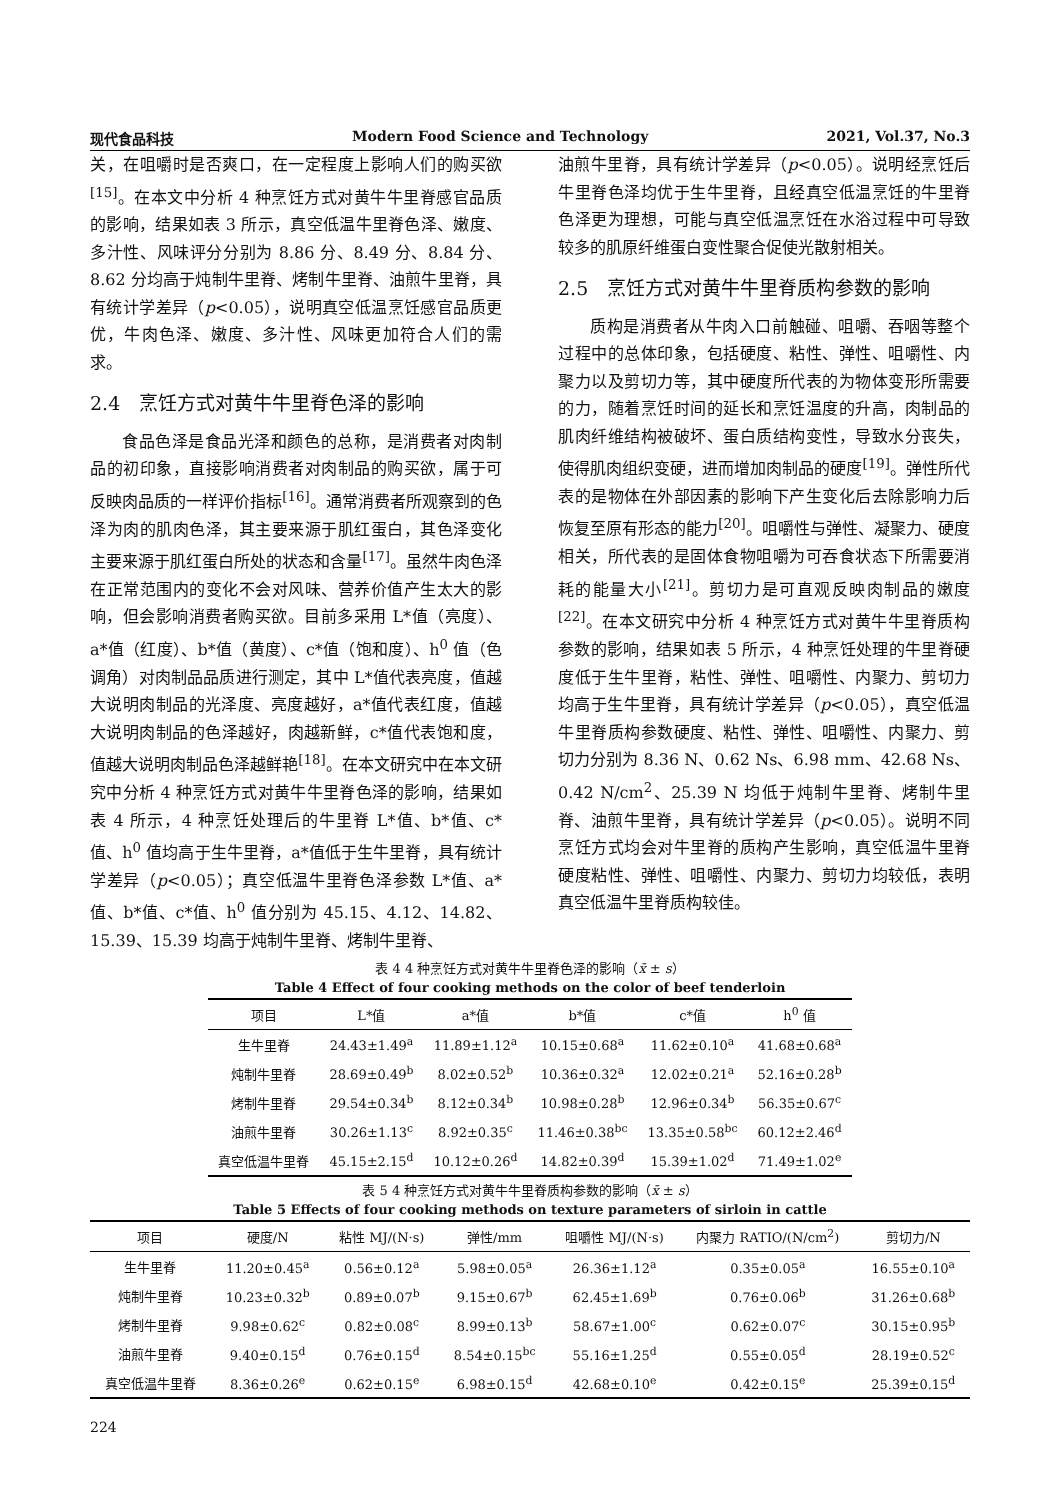现代食品科技 Modern Food Science and Technology 2021, Vol.37, No.3
关，在咀嚼时是否爽口，在一定程度上影响人们的购买欲<sup>[15]</sup>。在本文中分析 4 种烹饪方式对黄牛牛里脊感官品质的影响，结果如表 3 所示，真空低温牛里脊色泽、嫩度、多汁性、风味评分分别为 8.86 分、8.49 分、8.84 分、8.62 分均高于炖制牛里脊、烤制牛里脊、油煎牛里脊，具有统计学差异（p<0.05），说明真空低温烹饪感官品质更优，牛肉色泽、嫩度、多汁性、风味更加符合人们的需求。
2.4　烹饪方式对黄牛牛里脊色泽的影响
食品色泽是食品光泽和颜色的总称，是消费者对肉制品的初印象，直接影响消费者对肉制品的购买欲，属于可反映肉品质的一样评价指标<sup>[16]</sup>。通常消费者所观察到的色泽为肉的肌肉色泽，其主要来源于肌红蛋白，其色泽变化主要来源于肌红蛋白所处的状态和含量<sup>[17]</sup>。虽然牛肉色泽在正常范围内的变化不会对风味、营养价值产生太大的影响，但会影响消费者购买欲。目前多采用 L*值（亮度）、a*值（红度）、b*值（黄度）、c*值（饱和度）、h<sup>0</sup> 值（色调角）对肉制品品质进行测定，其中 L*值代表亮度，值越大说明肉制品的光泽度、亮度越好，a*值代表红度，值越大说明肉制品的色泽越好，肉越新鲜，c*值代表饱和度，值越大说明肉制品色泽越鲜艳<sup>[18]</sup>。在本文研究中在本文研究中分析 4 种烹饪方式对黄牛牛里脊色泽的影响，结果如表 4 所示，4 种烹饪处理后的牛里脊 L*值、b*值、c*值、h<sup>0</sup> 值均高于生牛里脊，a*值低于生牛里脊，具有统计学差异（p<0.05）；真空低温牛里脊色泽参数 L*值、a*值、b*值、c*值、h<sup>0</sup> 值分别为 45.15、4.12、14.82、15.39、15.39 均高于炖制牛里脊、烤制牛里脊、
油煎牛里脊，具有统计学差异（p<0.05）。说明经烹饪后牛里脊色泽均优于生牛里脊，且经真空低温烹饪的牛里脊色泽更为理想，可能与真空低温烹饪在水浴过程中可导致较多的肌原纤维蛋白变性聚合促使光散射相关。
2.5　烹饪方式对黄牛牛里脊质构参数的影响
质构是消费者从牛肉入口前触碰、咀嚼、吞咽等整个过程中的总体印象，包括硬度、粘性、弹性、咀嚼性、内聚力以及剪切力等，其中硬度所代表的为物体变形所需要的力，随着烹饪时间的延长和烹饪温度的升高，肉制品的肌肉纤维结构被破坏、蛋白质结构变性，导致水分丧失，使得肌肉组织变硬，进而增加肉制品的硬度<sup>[19]</sup>。弹性所代表的是物体在外部因素的影响下产生变化后去除影响力后恢复至原有形态的能力<sup>[20]</sup>。咀嚼性与弹性、凝聚力、硬度相关，所代表的是固体食物咀嚼为可吞食状态下所需要消耗的能量大小<sup>[21]</sup>。剪切力是可直观反映肉制品的嫩度<sup>[22]</sup>。在本文研究中分析 4 种烹饪方式对黄牛牛里脊质构参数的影响，结果如表 5 所示，4 种烹饪处理的牛里脊硬度低于生牛里脊，粘性、弹性、咀嚼性、内聚力、剪切力均高于生牛里脊，具有统计学差异（p<0.05），真空低温牛里脊质构参数硬度、粘性、弹性、咀嚼性、内聚力、剪切力分别为 8.36 N、0.62 Ns、6.98 mm、42.68 Ns、0.42 N/cm<sup>2</sup>、25.39 N 均低于炖制牛里脊、烤制牛里脊、油煎牛里脊，具有统计学差异（p<0.05）。说明不同烹饪方式均会对牛里脊的质构产生影响，真空低温牛里脊硬度粘性、弹性、咀嚼性、内聚力、剪切力均较低，表明真空低温牛里脊质构较佳。
表 4 4 种烹饪方式对黄牛牛里脊色泽的影响（x̄ ± s）
Table 4 Effect of four cooking methods on the color of beef tenderloin
| 项目 | L*值 | a*值 | b*值 | c*值 | h<sup>0</sup> 值 |
| --- | --- | --- | --- | --- | --- |
| 生牛里脊 | 24.43±1.49<sup>a</sup> | 11.89±1.12<sup>a</sup> | 10.15±0.68<sup>a</sup> | 11.62±0.10<sup>a</sup> | 41.68±0.68<sup>a</sup> |
| 炖制牛里脊 | 28.69±0.49<sup>b</sup> | 8.02±0.52<sup>b</sup> | 10.36±0.32<sup>a</sup> | 12.02±0.21<sup>a</sup> | 52.16±0.28<sup>b</sup> |
| 烤制牛里脊 | 29.54±0.34<sup>b</sup> | 8.12±0.34<sup>b</sup> | 10.98±0.28<sup>b</sup> | 12.96±0.34<sup>b</sup> | 56.35±0.67<sup>c</sup> |
| 油煎牛里脊 | 30.26±1.13<sup>c</sup> | 8.92±0.35<sup>c</sup> | 11.46±0.38<sup>bc</sup> | 13.35±0.58<sup>bc</sup> | 60.12±2.46<sup>d</sup> |
| 真空低温牛里脊 | 45.15±2.15<sup>d</sup> | 10.12±0.26<sup>d</sup> | 14.82±0.39<sup>d</sup> | 15.39±1.02<sup>d</sup> | 71.49±1.02<sup>e</sup> |
表 5 4 种烹饪方式对黄牛牛里脊质构参数的影响（x̄ ± s）
Table 5 Effects of four cooking methods on texture parameters of sirloin in cattle
| 项目 | 硬度/N | 粘性 MJ/(N·s) | 弹性/mm | 咀嚼性 MJ/(N·s) | 内聚力 RATIO/(N/cm<sup>2</sup>) | 剪切力/N |
| --- | --- | --- | --- | --- | --- | --- |
| 生牛里脊 | 11.20±0.45<sup>a</sup> | 0.56±0.12<sup>a</sup> | 5.98±0.05<sup>a</sup> | 26.36±1.12<sup>a</sup> | 0.35±0.05<sup>a</sup> | 16.55±0.10<sup>a</sup> |
| 炖制牛里脊 | 10.23±0.32<sup>b</sup> | 0.89±0.07<sup>b</sup> | 9.15±0.67<sup>b</sup> | 62.45±1.69<sup>b</sup> | 0.76±0.06<sup>b</sup> | 31.26±0.68<sup>b</sup> |
| 烤制牛里脊 | 9.98±0.62<sup>c</sup> | 0.82±0.08<sup>c</sup> | 8.99±0.13<sup>b</sup> | 58.67±1.00<sup>c</sup> | 0.62±0.07<sup>c</sup> | 30.15±0.95<sup>b</sup> |
| 油煎牛里脊 | 9.40±0.15<sup>d</sup> | 0.76±0.15<sup>d</sup> | 8.54±0.15<sup>bc</sup> | 55.16±1.25<sup>d</sup> | 0.55±0.05<sup>d</sup> | 28.19±0.52<sup>c</sup> |
| 真空低温牛里脊 | 8.36±0.26<sup>e</sup> | 0.62±0.15<sup>e</sup> | 6.98±0.15<sup>d</sup> | 42.68±0.10<sup>e</sup> | 0.42±0.15<sup>e</sup> | 25.39±0.15<sup>d</sup> |
224